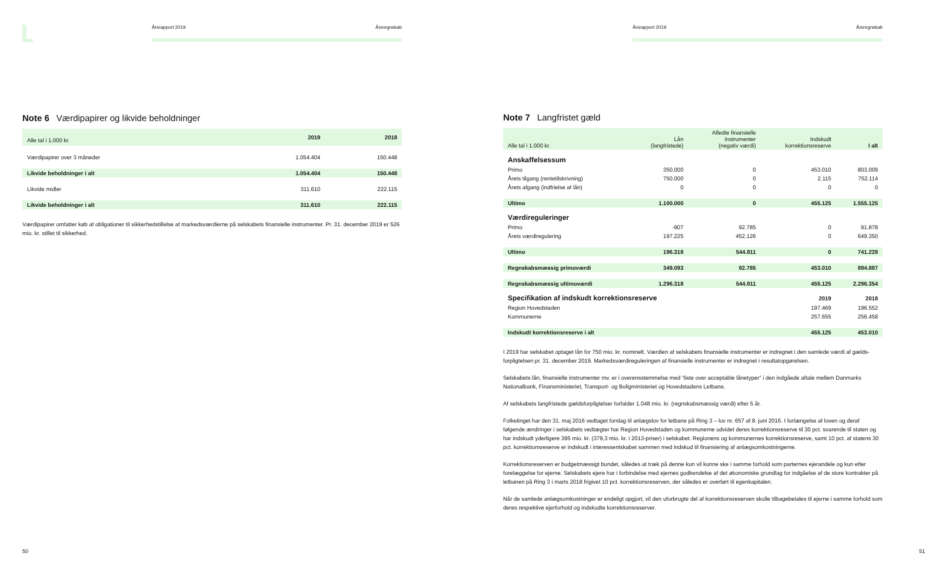Årsrapport 2019 Årsregnskab
Note 6 Værdipapirer og likvide beholdninger
| Alle tal i 1.000 kr. | 2019 | 2018 |
| --- | --- | --- |
| Værdipapirer over 3 måneder | 1.054.404 | 150.448 |
| Likvide beholdninger i alt | 1.054.404 | 150.448 |
| Likvide midler | 311.610 | 222.115 |
| Likvide beholdninger i alt | 311.610 | 222.115 |
Værdipapirer omfatter køb af obligationer til sikkerhedstillelse af markedsværdierne på selskabets finansielle instrumenter. Pr. 31. december 2019 er 526 mio. kr. stillet til sikkerhed.
50
Årsrapport 2019 Årsregnskab
Note 7 Langfristet gæld
| Alle tal i 1.000 kr. | Lån (langfristede) | Afledte finansielle instrumenter (negativ værdi) | Indskudt korrektionsreserve | I alt |
| --- | --- | --- | --- | --- |
| Anskaffelsessum | | | | |
| Primo | 350.000 | 0 | 453.010 | 803.009 |
| Årets tilgang (rentetilskrivning) | 750.000 | 0 | 2.115 | 752.114 |
| Årets afgang (indfrielse af lån) | 0 | 0 | 0 | 0 |
| Ultimo | 1.100.000 | 0 | 455.125 | 1.555.125 |
| Værdireguleringer | | | | |
| Primo | -907 | 92.785 | 0 | 91.878 |
| Årets værdiregulering | 197.225 | 452.126 | 0 | 649.350 |
| Ultimo | 196.318 | 544.911 | 0 | 741.228 |
| Regnskabsmæssig primoværdi | 349.093 | 92.785 | 453.010 | 894.887 |
| Regnskabsmæssig ultimoværdi | 1.296.318 | 544.911 | 455.125 | 2.296.354 |
| Specifikation af indskudt korrektionsreserve | | | 2019 | 2018 |
| Region Hovedstaden | | | 197.469 | 196.552 |
| Kommunerne | | | 257.655 | 256.458 |
| Indskudt korrektionsreserve i alt | | | 455.125 | 453.010 |
I 2019 har selskabet optaget lån for 750 mio. kr. nominelt. Værdien af selskabets finansielle instrumenter er indregnet i den samlede værdi af gælds-forpligtelsen pr. 31. december 2019. Markedsværdireguleringen af finansielle instrumenter er indregnet i resultatopgørelsen.
Selskabets lån, finansielle instrumenter mv. er i overensstemmelse med “liste over acceptable lånetyper” i den indgåede aftale mellem Danmarks Nationalbank, Finansministeriet, Transport- og Boligministeriet og Hovedstadens Letbane.
Af selskabets langfristede gældsforpligtelser forfalder 1.048 mio. kr. (regnskabsmæssig værdi) efter 5 år.
Folketinget har den 31. maj 2016 vedtaget forslag til anlægslov for letbane på Ring 3 – lov nr. 657 af 8. juni 2016. I forlængelse af loven og deraf følgende ændringer i selskabets vedtægter har Region Hovedstaden og kommunerne udvidet deres korrektionsreserve til 30 pct. svarende til staten og har indskudt yderligere 395 mio. kr. (379,3 mio. kr. i 2013-priser) i selskabet. Regionens og kommunernes korrektionsreserve, samt 10 pct. af statens 30 pct. korrektionsreserve er indskudt i interessentskabet sammen med indskud til finansiering af anlægsomkostningerne.
Korrektionsreserven er budgetmæssigt bundet, således at træk på denne kun vil kunne ske i samme forhold som parternes ejerandele og kun efter forelæggelse for ejerne. Selskabets ejere har i forbindelse med ejernes godkendelse af det økonomiske grundlag for indgåelse af de store kontrakter på letbanen på Ring 3 i marts 2018 frigivet 10 pct. korrektionsreserven, der således er overført til egenkapitalen.
Når de samlede anlægsomkostninger er endeligt opgjort, vil den uforbrugte del af korrektionsreserven skulle tilbagebetales til ejerne i samme forhold som deres respektive ejerforhold og indskudte korrektionsreserver.
51